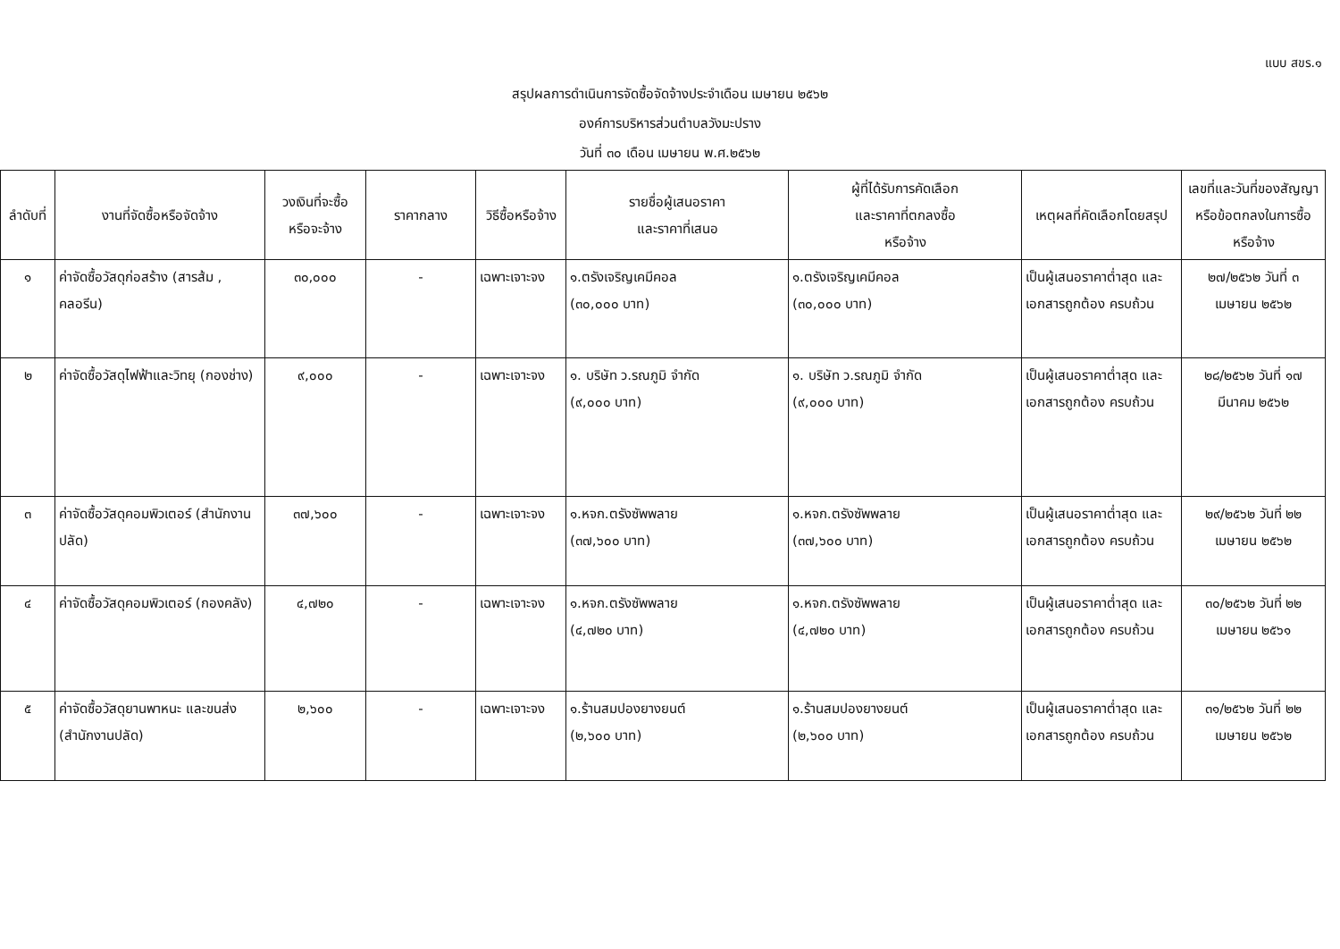แบบ สขร.๑
สรุปผลการดำเนินการจัดซื้อจัดจ้างประจำเดือน เมษายน ๒๕๖๒
องค์การบริหารส่วนตำบลวังมะปราง
วันที่ ๓๐ เดือน เมษายน พ.ศ.๒๕๖๒
| ลำดับที่ | งานที่จัดซื้อหรือจัดจ้าง | วงเงินที่จะซื้อ หรือจะจ้าง | ราคากลาง | วิธีซื้อหรือจ้าง | รายชื่อผู้เสนอราคา และราคาที่เสนอ | ผู้ที่ได้รับการคัดเลือก และราคาที่ตกลงซื้อ หรือจ้าง | เหตุผลที่คัดเลือกโดยสรุป | เลขที่และวันที่ของสัญญา หรือข้อตกลงในการซื้อ หรือจ้าง |
| --- | --- | --- | --- | --- | --- | --- | --- | --- |
| ๑ | ค่าจัดซื้อวัสดุก่อสร้าง (สารส้ม , คลอรีน) | ๓๐,๐๐๐ | - | เฉพาะเจาะจง | ๑.ตรังเจริญเคมีคอล (๓๐,๐๐๐ บาท) | ๑.ตรังเจริญเคมีคอล (๓๐,๐๐๐ บาท) | เป็นผู้เสนอราคาต่ำสุด และเอกสารถูกต้อง ครบถ้วน | ๒๗/๒๕๖๒ วันที่ ๓ เมษายน ๒๕๖๒ |
| ๒ | ค่าจัดซื้อวัสดุไฟฟ้าและวิทยุ (กองช่าง) | ๙,๐๐๐ | - | เฉพาะเจาะจง | ๑. บริษัท ว.รณภูมิ จำกัด (๙,๐๐๐ บาท) | ๑. บริษัท ว.รณภูมิ จำกัด (๙,๐๐๐ บาท) | เป็นผู้เสนอราคาต่ำสุด และเอกสารถูกต้อง ครบถ้วน | ๒๘/๒๕๖๒ วันที่ ๑๗ มีนาคม ๒๕๖๒ |
| ๓ | ค่าจัดซื้อวัสดุคอมพิวเตอร์ (สำนักงานปลัด) | ๓๗,๖๐๐ | - | เฉพาะเจาะจง | ๑.หจก.ตรังซัพพลาย (๓๗,๖๐๐ บาท) | ๑.หจก.ตรังซัพพลาย (๓๗,๖๐๐ บาท) | เป็นผู้เสนอราคาต่ำสุด และเอกสารถูกต้อง ครบถ้วน | ๒๙/๒๕๖๒ วันที่ ๒๒ เมษายน ๒๕๖๒ |
| ๔ | ค่าจัดซื้อวัสดุคอมพิวเตอร์ (กองคลัง) | ๔,๗๒๐ | - | เฉพาะเจาะจง | ๑.หจก.ตรังซัพพลาย (๔,๗๒๐ บาท) | ๑.หจก.ตรังซัพพลาย (๔,๗๒๐ บาท) | เป็นผู้เสนอราคาต่ำสุด และเอกสารถูกต้อง ครบถ้วน | ๓๐/๒๕๖๒ วันที่ ๒๒ เมษายน ๒๕๖๑ |
| ๕ | ค่าจัดซื้อวัสดุยานพาหนะ และขนส่ง (สำนักงานปลัด) | ๒,๖๐๐ | - | เฉพาะเจาะจง | ๑.ร้านสมปองยางยนต์ (๒,๖๐๐ บาท) | ๑.ร้านสมปองยางยนต์ (๒,๖๐๐ บาท) | เป็นผู้เสนอราคาต่ำสุด และเอกสารถูกต้อง ครบถ้วน | ๓๑/๒๕๖๒ วันที่ ๒๒ เมษายน ๒๕๖๒ |